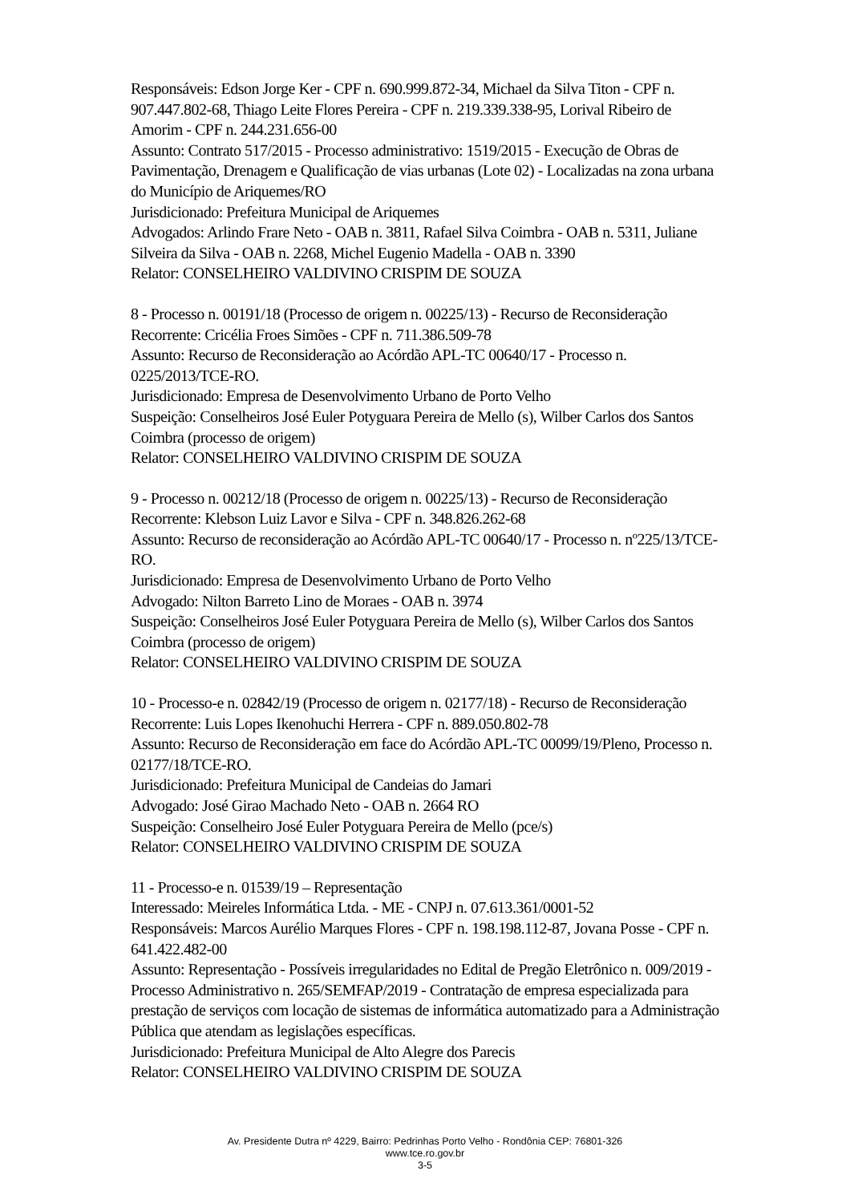Responsáveis: Edson Jorge Ker - CPF n. 690.999.872-34, Michael da Silva Titon - CPF n. 907.447.802-68, Thiago Leite Flores Pereira - CPF n. 219.339.338-95, Lorival Ribeiro de Amorim - CPF n. 244.231.656-00
Assunto: Contrato 517/2015 - Processo administrativo: 1519/2015 - Execução de Obras de Pavimentação, Drenagem e Qualificação de vias urbanas (Lote 02) - Localizadas na zona urbana do Município de Ariquemes/RO
Jurisdicionado: Prefeitura Municipal de Ariquemes
Advogados: Arlindo Frare Neto - OAB n. 3811, Rafael Silva Coimbra - OAB n. 5311, Juliane Silveira da Silva - OAB n. 2268, Michel Eugenio Madella - OAB n. 3390
Relator: CONSELHEIRO VALDIVINO CRISPIM DE SOUZA
8 - Processo n. 00191/18 (Processo de origem n. 00225/13) - Recurso de Reconsideração
Recorrente: Cricélia Froes Simões - CPF n. 711.386.509-78
Assunto: Recurso de Reconsideração ao Acórdão APL-TC 00640/17 - Processo n. 0225/2013/TCE-RO.
Jurisdicionado: Empresa de Desenvolvimento Urbano de Porto Velho
Suspeição: Conselheiros José Euler Potyguara Pereira de Mello (s), Wilber Carlos dos Santos Coimbra (processo de origem)
Relator: CONSELHEIRO VALDIVINO CRISPIM DE SOUZA
9 - Processo n. 00212/18 (Processo de origem n. 00225/13) - Recurso de Reconsideração
Recorrente: Klebson Luiz Lavor e Silva - CPF n. 348.826.262-68
Assunto: Recurso de reconsideração ao Acórdão APL-TC 00640/17 - Processo n. nº225/13/TCE-RO.
Jurisdicionado: Empresa de Desenvolvimento Urbano de Porto Velho
Advogado: Nilton Barreto Lino de Moraes - OAB n. 3974
Suspeição: Conselheiros José Euler Potyguara Pereira de Mello (s), Wilber Carlos dos Santos Coimbra (processo de origem)
Relator: CONSELHEIRO VALDIVINO CRISPIM DE SOUZA
10 - Processo-e n. 02842/19 (Processo de origem n. 02177/18) - Recurso de Reconsideração
Recorrente: Luis Lopes Ikenohuchi Herrera - CPF n. 889.050.802-78
Assunto: Recurso de Reconsideração em face do Acórdão APL-TC 00099/19/Pleno, Processo n. 02177/18/TCE-RO.
Jurisdicionado: Prefeitura Municipal de Candeias do Jamari
Advogado: José Girao Machado Neto - OAB n. 2664 RO
Suspeição: Conselheiro José Euler Potyguara Pereira de Mello (pce/s)
Relator: CONSELHEIRO VALDIVINO CRISPIM DE SOUZA
11 - Processo-e n. 01539/19 – Representação
Interessado: Meireles Informática Ltda. - ME - CNPJ n. 07.613.361/0001-52
Responsáveis: Marcos Aurélio Marques Flores - CPF n. 198.198.112-87, Jovana Posse - CPF n. 641.422.482-00
Assunto: Representação - Possíveis irregularidades no Edital de Pregão Eletrônico n. 009/2019 - Processo Administrativo n. 265/SEMFAP/2019 - Contratação de empresa especializada para prestação de serviços com locação de sistemas de informática automatizado para a Administração Pública que atendam as legislações específicas.
Jurisdicionado: Prefeitura Municipal de Alto Alegre dos Parecis
Relator: CONSELHEIRO VALDIVINO CRISPIM DE SOUZA
Av. Presidente Dutra nº 4229, Bairro: Pedrinhas Porto Velho - Rondônia CEP: 76801-326
www.tce.ro.gov.br
3-5